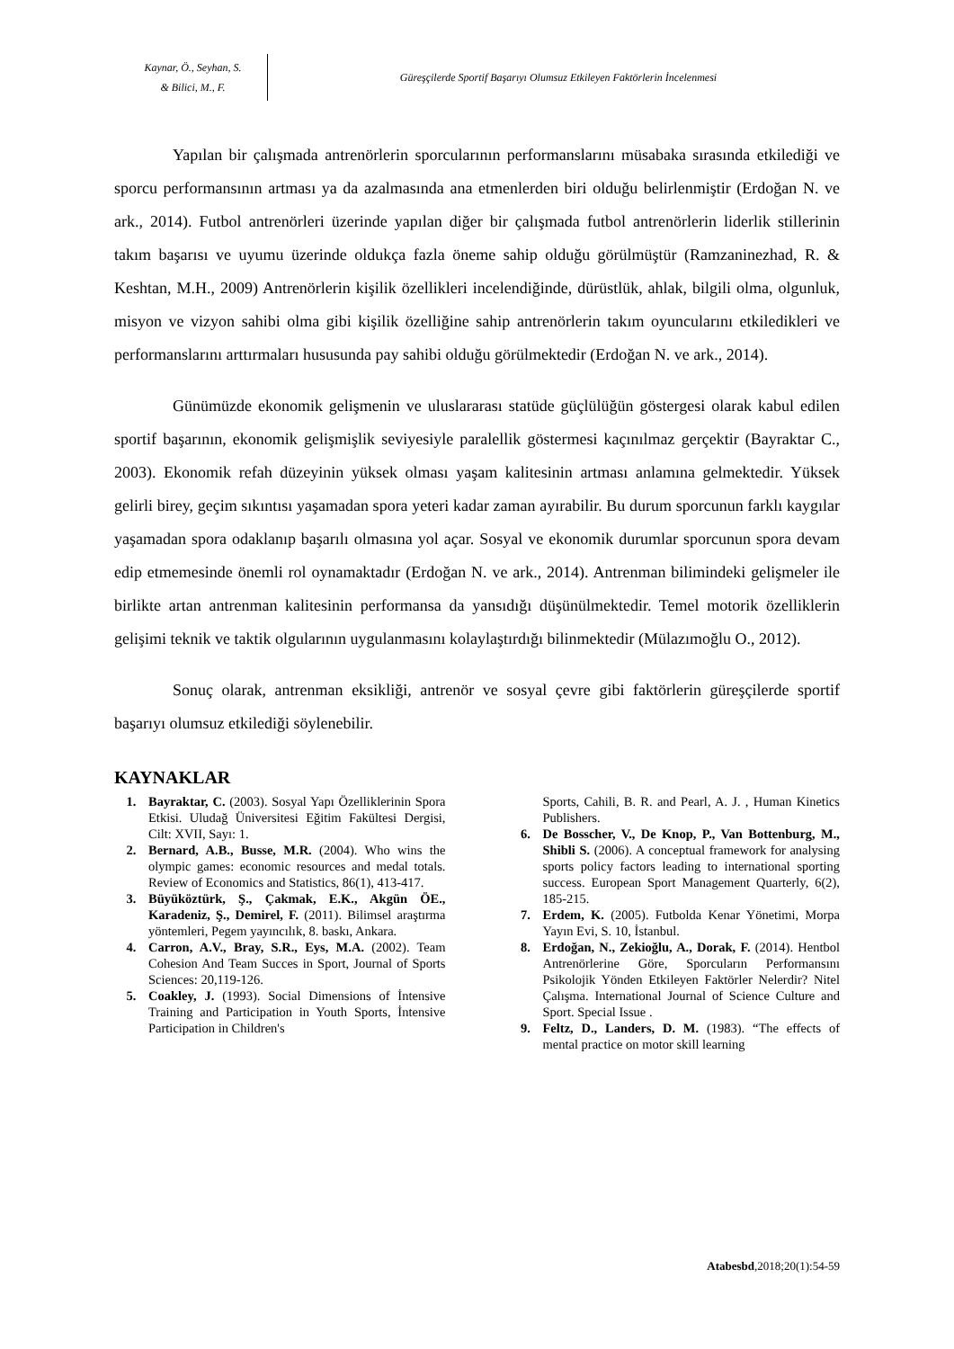Kaynar, Ö., Seyhan, S.
& Bilici, M., F.
Güreşçilerde Sportif Başarıyı Olumsuz Etkileyen Faktörlerin İncelenmesi
Yapılan bir çalışmada antrenörlerin sporcularının performanslarını müsabaka sırasında etkilediği ve sporcu performansının artması ya da azalmasında ana etmenlerden biri olduğu belirlenmiştir (Erdoğan N. ve ark., 2014). Futbol antrenörleri üzerinde yapılan diğer bir çalışmada futbol antrenörlerin liderlik stillerinin takım başarısı ve uyumu üzerinde oldukça fazla öneme sahip olduğu görülmüştür (Ramzaninezhad, R. & Keshtan, M.H., 2009) Antrenörlerin kişilik özellikleri incelendiğinde, dürüstlük, ahlak, bilgili olma, olgunluk, misyon ve vizyon sahibi olma gibi kişilik özelliğine sahip antrenörlerin takım oyuncularını etkiledikleri ve performanslarını arttırmaları hususunda pay sahibi olduğu görülmektedir (Erdoğan N. ve ark., 2014).
Günümüzde ekonomik gelişmenin ve uluslararası statüde güçlülüğün göstergesi olarak kabul edilen sportif başarının, ekonomik gelişmişlik seviyesiyle paralellik göstermesi kaçınılmaz gerçektir (Bayraktar C., 2003). Ekonomik refah düzeyinin yüksek olması yaşam kalitesinin artması anlamına gelmektedir. Yüksek gelirli birey, geçim sıkıntısı yaşamadan spora yeteri kadar zaman ayırabilir. Bu durum sporcunun farklı kaygılar yaşamadan spora odaklanıp başarılı olmasına yol açar. Sosyal ve ekonomik durumlar sporcunun spora devam edip etmemesinde önemli rol oynamaktadır (Erdoğan N. ve ark., 2014). Antrenman bilimindeki gelişmeler ile birlikte artan antrenman kalitesinin performansa da yansıdığı düşünülmektedir. Temel motorik özelliklerin gelişimi teknik ve taktik olgularının uygulanmasını kolaylaştırdığı bilinmektedir (Mülazımoğlu O., 2012).
Sonuç olarak, antrenman eksikliği, antrenör ve sosyal çevre gibi faktörlerin güreşçilerde sportif başarıyı olumsuz etkilediği söylenebilir.
KAYNAKLAR
1. Bayraktar, C. (2003). Sosyal Yapı Özelliklerinin Spora Etkisi. Uludağ Üniversitesi Eğitim Fakültesi Dergisi, Cilt: XVII, Sayı: 1.
2. Bernard, A.B., Busse, M.R. (2004). Who wins the olympic games: economic resources and medal totals. Review of Economics and Statistics, 86(1), 413-417.
3. Büyüköztürk, Ş., Çakmak, E.K., Akgün ÖE., Karadeniz, Ş., Demirel, F. (2011). Bilimsel araştırma yöntemleri, Pegem yayıncılık, 8. baskı, Ankara.
4. Carron, A.V., Bray, S.R., Eys, M.A. (2002). Team Cohesion And Team Succes in Sport, Journal of Sports Sciences: 20,119-126.
5. Coakley, J. (1993). Social Dimensions of İntensive Training and Participation in Youth Sports, İntensive Participation in Children's
Sports, Cahili, B. R. and Pearl, A. J. , Human Kinetics Publishers.
6. De Bosscher, V., De Knop, P., Van Bottenburg, M., Shibli S. (2006). A conceptual framework for analysing sports policy factors leading to international sporting success. European Sport Management Quarterly, 6(2), 185-215.
7. Erdem, K. (2005). Futbolda Kenar Yönetimi, Morpa Yayın Evi, S. 10, İstanbul.
8. Erdoğan, N., Zekioğlu, A., Dorak, F. (2014). Hentbol Antrenörlerine Göre, Sporcuların Performansını Psikolojik Yönden Etkileyen Faktörler Nelerdir? Nitel Çalışma. International Journal of Science Culture and Sport. Special Issue .
9. Feltz, D., Landers, D. M. (1983). “The effects of mental practice on motor skill learning
Atabesbd,2018;20(1):54-59